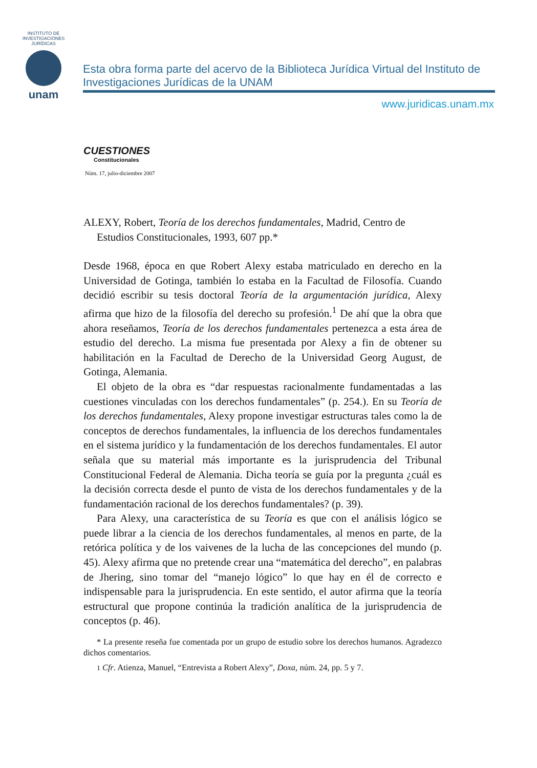INSTITUTO DE INVESTIGACIONES JURÍDICAS
unam
Esta obra forma parte del acervo de la Biblioteca Jurídica Virtual del Instituto de Investigaciones Jurídicas de la UNAM
www.juridicas.unam.mx
CUESTIONES
Constitucionales
Núm. 17, julio-diciembre 2007
ALEXY, Robert, Teoría de los derechos fundamentales, Madrid, Centro de Estudios Constitucionales, 1993, 607 pp.*
Desde 1968, época en que Robert Alexy estaba matriculado en derecho en la Universidad de Gotinga, también lo estaba en la Facultad de Filosofía. Cuando decidió escribir su tesis doctoral Teoría de la argumentación jurídica, Alexy afirma que hizo de la filosofía del derecho su profesión.<sup>1</sup> De ahí que la obra que ahora reseñamos, Teoría de los derechos fundamentales pertenezca a esta área de estudio del derecho. La misma fue presentada por Alexy a fin de obtener su habilitación en la Facultad de Derecho de la Universidad Georg August, de Gotinga, Alemania.
El objeto de la obra es “dar respuestas racionalmente fundamentadas a las cuestiones vinculadas con los derechos fundamentales” (p. 254.). En su Teoría de los derechos fundamentales, Alexy propone investigar estructuras tales como la de conceptos de derechos fundamentales, la influencia de los derechos fundamentales en el sistema jurídico y la fundamentación de los derechos fundamentales. El autor señala que su material más importante es la jurisprudencia del Tribunal Constitucional Federal de Alemania. Dicha teoría se guía por la pregunta ¿cuál es la decisión correcta desde el punto de vista de los derechos fundamentales y de la fundamentación racional de los derechos fundamentales? (p. 39).
Para Alexy, una característica de su Teoría es que con el análisis lógico se puede librar a la ciencia de los derechos fundamentales, al menos en parte, de la retórica política y de los vaivenes de la lucha de las concepciones del mundo (p. 45). Alexy afirma que no pretende crear una “matemática del derecho”, en palabras de Jhering, sino tomar del “manejo lógico” lo que hay en él de correcto e indispensable para la jurisprudencia. En este sentido, el autor afirma que la teoría estructural que propone continúa la tradición analítica de la jurisprudencia de conceptos (p. 46).
* La presente reseña fue comentada por un grupo de estudio sobre los derechos humanos. Agradezco dichos comentarios.
1 Cfr. Atienza, Manuel, “Entrevista a Robert Alexy”, Doxa, núm. 24, pp. 5 y 7.